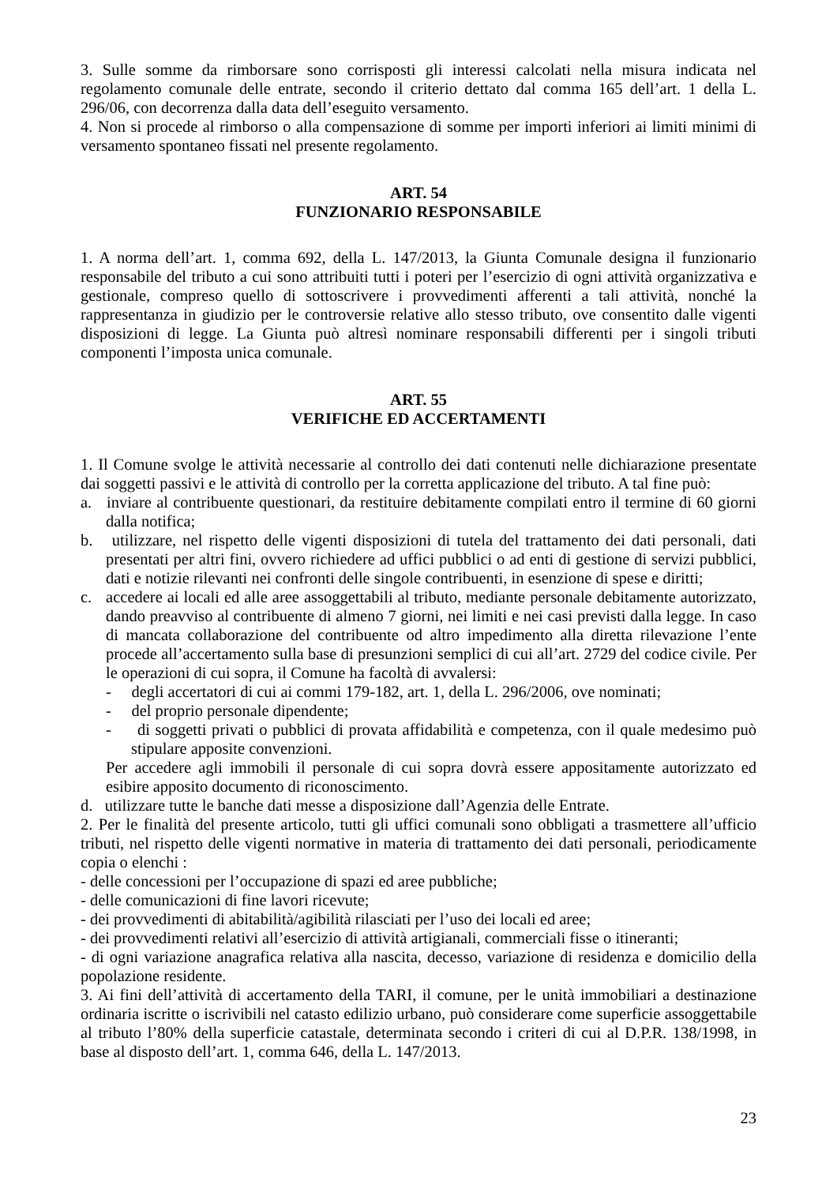3. Sulle somme da rimborsare sono corrisposti gli interessi calcolati nella misura indicata nel regolamento comunale delle entrate, secondo il criterio dettato dal comma 165 dell’art. 1 della L. 296/06, con decorrenza dalla data dell’eseguito versamento.
4. Non si procede al rimborso o alla compensazione di somme per importi inferiori ai limiti minimi di versamento spontaneo fissati nel presente regolamento.
ART. 54
FUNZIONARIO RESPONSABILE
1. A norma dell’art. 1, comma 692, della L. 147/2013, la Giunta Comunale designa il funzionario responsabile del tributo a cui sono attribuiti tutti i poteri per l’esercizio di ogni attività organizzativa e gestionale, compreso quello di sottoscrivere i provvedimenti afferenti a tali attività, nonché la rappresentanza in giudizio per le controversie relative allo stesso tributo, ove consentito dalle vigenti disposizioni di legge. La Giunta può altresì nominare responsabili differenti per i singoli tributi componenti l’imposta unica comunale.
ART. 55
VERIFICHE ED ACCERTAMENTI
1. Il Comune svolge le attività necessarie al controllo dei dati contenuti nelle dichiarazione presentate dai soggetti passivi e le attività di controllo per la corretta applicazione del tributo. A tal fine può:
a. inviare al contribuente questionari, da restituire debitamente compilati entro il termine di 60 giorni dalla notifica;
b. utilizzare, nel rispetto delle vigenti disposizioni di tutela del trattamento dei dati personali, dati presentati per altri fini, ovvero richiedere ad uffici pubblici o ad enti di gestione di servizi pubblici, dati e notizie rilevanti nei confronti delle singole contribuenti, in esenzione di spese e diritti;
c. accedere ai locali ed alle aree assoggettabili al tributo, mediante personale debitamente autorizzato, dando preavviso al contribuente di almeno 7 giorni, nei limiti e nei casi previsti dalla legge. In caso di mancata collaborazione del contribuente od altro impedimento alla diretta rilevazione l’ente procede all’accertamento sulla base di presunzioni semplici di cui all’art. 2729 del codice civile. Per le operazioni di cui sopra, il Comune ha facoltà di avvalersi:
- degli accertatori di cui ai commi 179-182, art. 1, della L. 296/2006, ove nominati;
- del proprio personale dipendente;
- di soggetti privati o pubblici di provata affidabilità e competenza, con il quale medesimo può stipulare apposite convenzioni.
Per accedere agli immobili il personale di cui sopra dovrà essere appositamente autorizzato ed esibire apposito documento di riconoscimento.
d. utilizzare tutte le banche dati messe a disposizione dall’Agenzia delle Entrate.
2. Per le finalità del presente articolo, tutti gli uffici comunali sono obbligati a trasmettere all’ufficio tributi, nel rispetto delle vigenti normative in materia di trattamento dei dati personali, periodicamente copia o elenchi :
- delle concessioni per l’occupazione di spazi ed aree pubbliche;
- delle comunicazioni di fine lavori ricevute;
- dei provvedimenti di abitabilità/agibilità rilasciati per l’uso dei locali ed aree;
- dei provvedimenti relativi all’esercizio di attività artigianali, commerciali fisse o itineranti;
- di ogni variazione anagrafica relativa alla nascita, decesso, variazione di residenza e domicilio della popolazione residente.
3. Ai fini dell’attività di accertamento della TARI, il comune, per le unità immobiliari a destinazione ordinaria iscritte o iscrivibili nel catasto edilizio urbano, può considerare come superficie assoggettabile al tributo l’80% della superficie catastale, determinata secondo i criteri di cui al D.P.R. 138/1998, in base al disposto dell’art. 1, comma 646, della L. 147/2013.
23